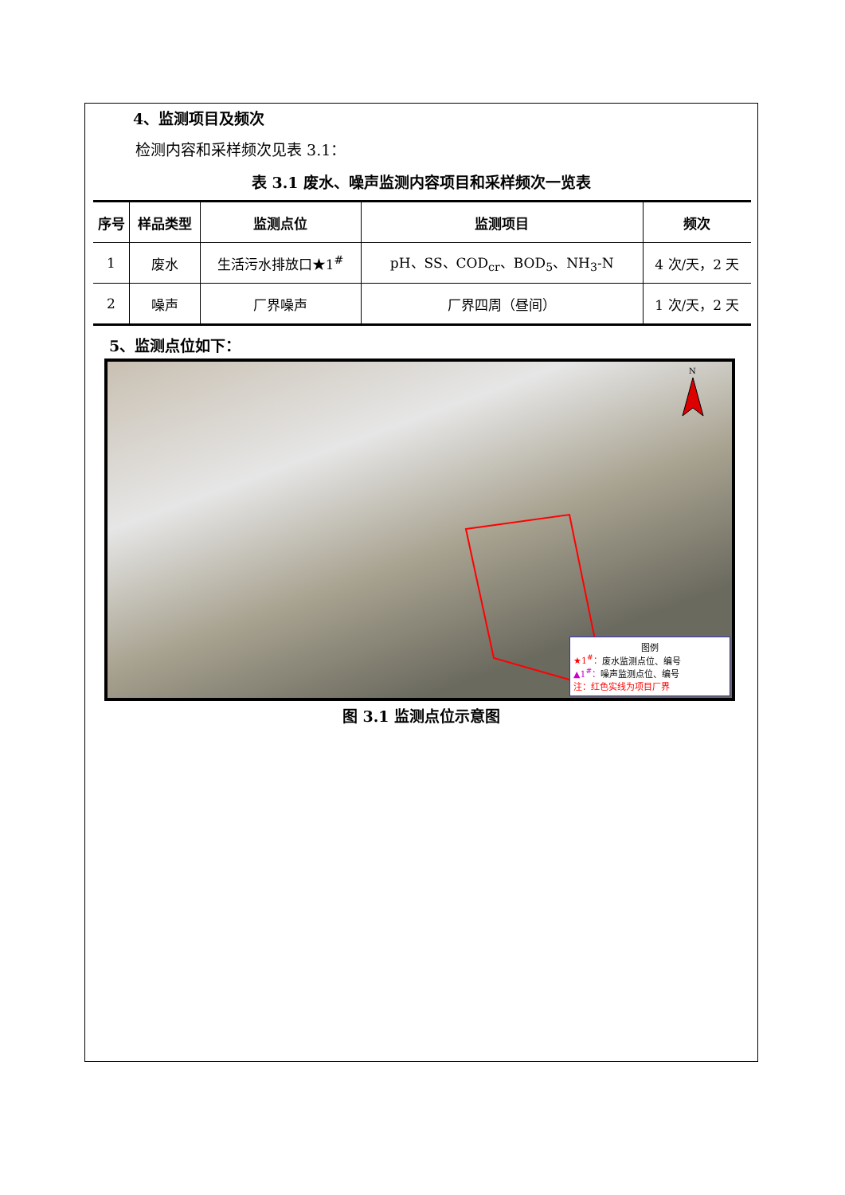4、监测项目及频次
检测内容和采样频次见表 3.1：
表 3.1 废水、噪声监测内容项目和采样频次一览表
| 序号 | 样品类型 | 监测点位 | 监测项目 | 频次 |
| --- | --- | --- | --- | --- |
| 1 | 废水 | 生活污水排放口★1<sup>#</sup> | pH、SS、COD<sub>cr</sub>、BOD<sub>5</sub>、NH<sub>3</sub>-N | 4 次/天，2 天 |
| 2 | 噪声 | 厂界噪声 | 厂界四周（昼间） | 1 次/天，2 天 |
5、监测点位如下：
N
图例
★1<sup>#</sup>：废水监测点位、编号
▲1<sup>#</sup>：噪声监测点位、编号
注：红色实线为项目厂界
图 3.1 监测点位示意图